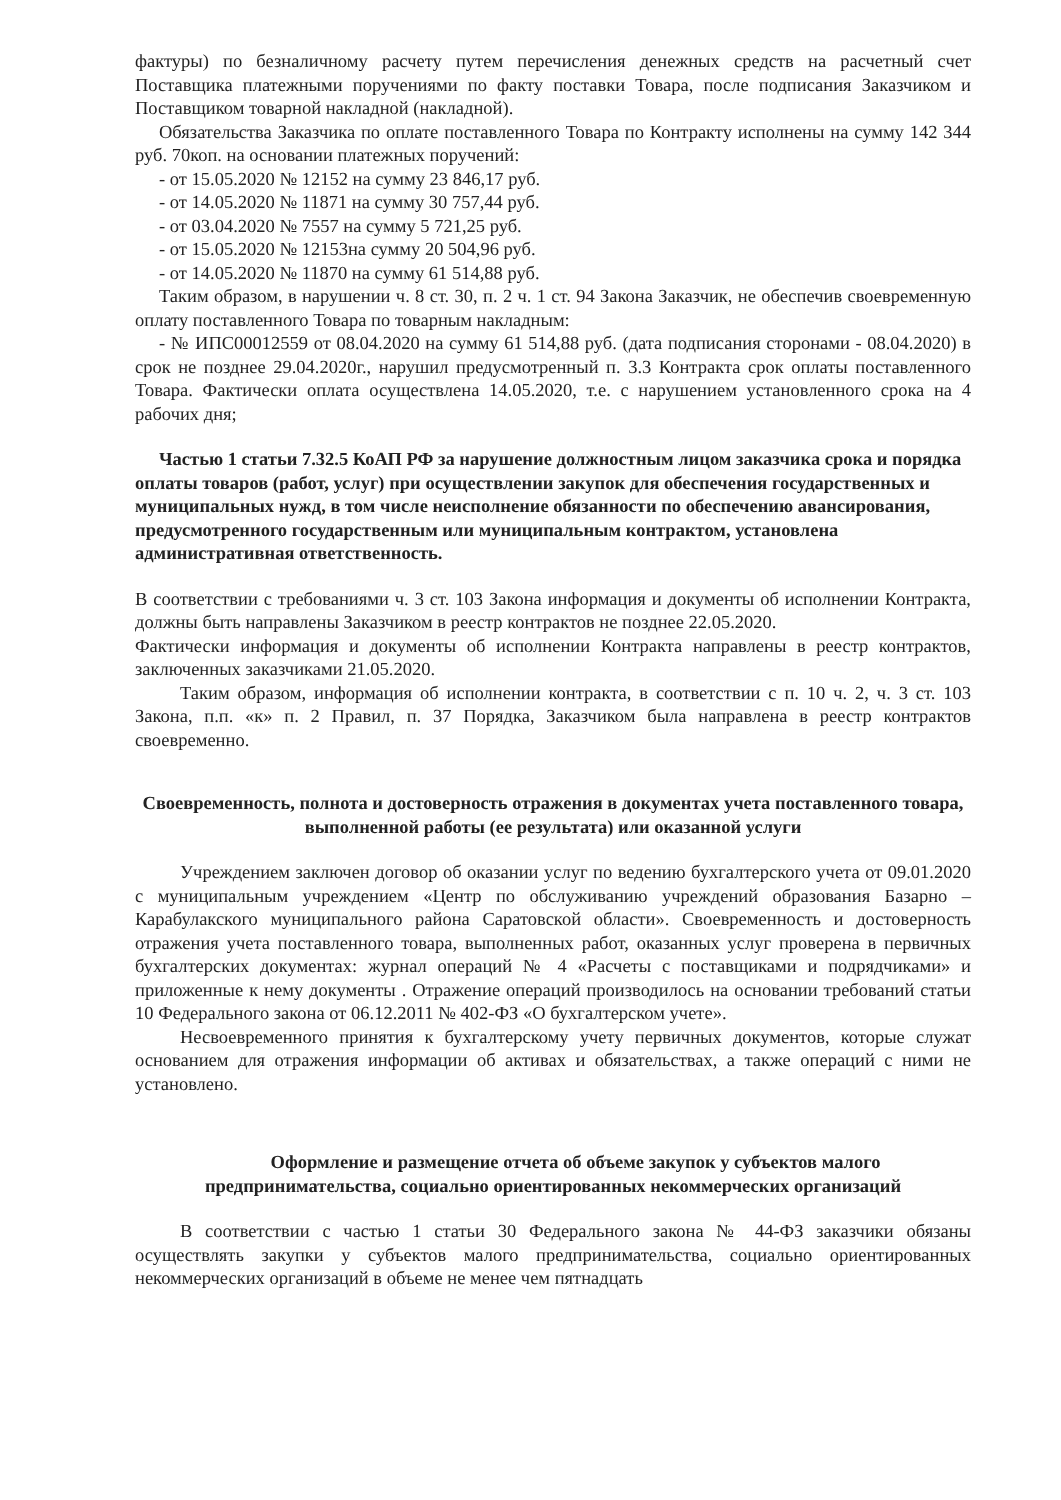фактуры) по безналичному расчету путем перечисления денежных средств на расчетный счет Поставщика платежными поручениями по факту поставки Товара, после подписания Заказчиком и Поставщиком товарной накладной (накладной).
Обязательства Заказчика по оплате поставленного Товара по Контракту исполнены на сумму 142 344 руб. 70коп. на основании платежных поручений:
- от 15.05.2020 № 12152 на сумму 23 846,17 руб.
- от 14.05.2020 № 11871 на сумму 30 757,44 руб.
- от 03.04.2020 № 7557 на сумму 5 721,25 руб.
- от 15.05.2020 № 12153на сумму 20 504,96 руб.
- от 14.05.2020 № 11870 на сумму 61 514,88 руб.
Таким образом, в нарушении ч. 8 ст. 30, п. 2 ч. 1 ст. 94 Закона Заказчик, не обеспечив своевременную оплату поставленного Товара по товарным накладным:
- № ИПС00012559 от 08.04.2020 на сумму 61 514,88 руб. (дата подписания сторонами - 08.04.2020) в срок не позднее 29.04.2020г., нарушил предусмотренный п. 3.3 Контракта срок оплаты поставленного Товара. Фактически оплата осуществлена 14.05.2020, т.е. с нарушением установленного срока на 4 рабочих дня;
Частью 1 статьи 7.32.5 КоАП РФ за нарушение должностным лицом заказчика срока и порядка оплаты товаров (работ, услуг) при осуществлении закупок для обеспечения государственных и муниципальных нужд, в том числе неисполнение обязанности по обеспечению авансирования, предусмотренного государственным или муниципальным контрактом, установлена административная ответственность.
В соответствии с требованиями ч. 3 ст. 103 Закона информация и документы об исполнении Контракта, должны быть направлены Заказчиком в реестр контрактов не позднее 22.05.2020.
Фактически информация и документы об исполнении Контракта направлены в реестр контрактов, заключенных заказчиками 21.05.2020.
Таким образом, информация об исполнении контракта, в соответствии с п. 10 ч. 2, ч. 3 ст. 103 Закона, п.п. «к» п. 2 Правил, п. 37 Порядка, Заказчиком была направлена в реестр контрактов своевременно.
Своевременность, полнота и достоверность отражения в документах учета поставленного товара, выполненной работы (ее результата) или оказанной услуги
Учреждением заключен договор об оказании услуг по ведению бухгалтерского учета от 09.01.2020 с муниципальным учреждением «Центр по обслуживанию учреждений образования Базарно – Карабулакского муниципального района Саратовской области». Своевременность и достоверность отражения учета поставленного товара, выполненных работ, оказанных услуг проверена в первичных бухгалтерских документах: журнал операций № 4 «Расчеты с поставщиками и подрядчиками» и приложенные к нему документы . Отражение операций производилось на основании требований статьи 10 Федерального закона от 06.12.2011 № 402-ФЗ «О бухгалтерском учете».
Несвоевременного принятия к бухгалтерскому учету первичных документов, которые служат основанием для отражения информации об активах и обязательствах, а также операций с ними не установлено.
Оформление и размещение отчета об объеме закупок у субъектов малого предпринимательства, социально ориентированных некоммерческих организаций
В соответствии с частью 1 статьи 30 Федерального закона № 44-ФЗ заказчики обязаны осуществлять закупки у субъектов малого предпринимательства, социально ориентированных некоммерческих организаций в объеме не менее чем пятнадцать